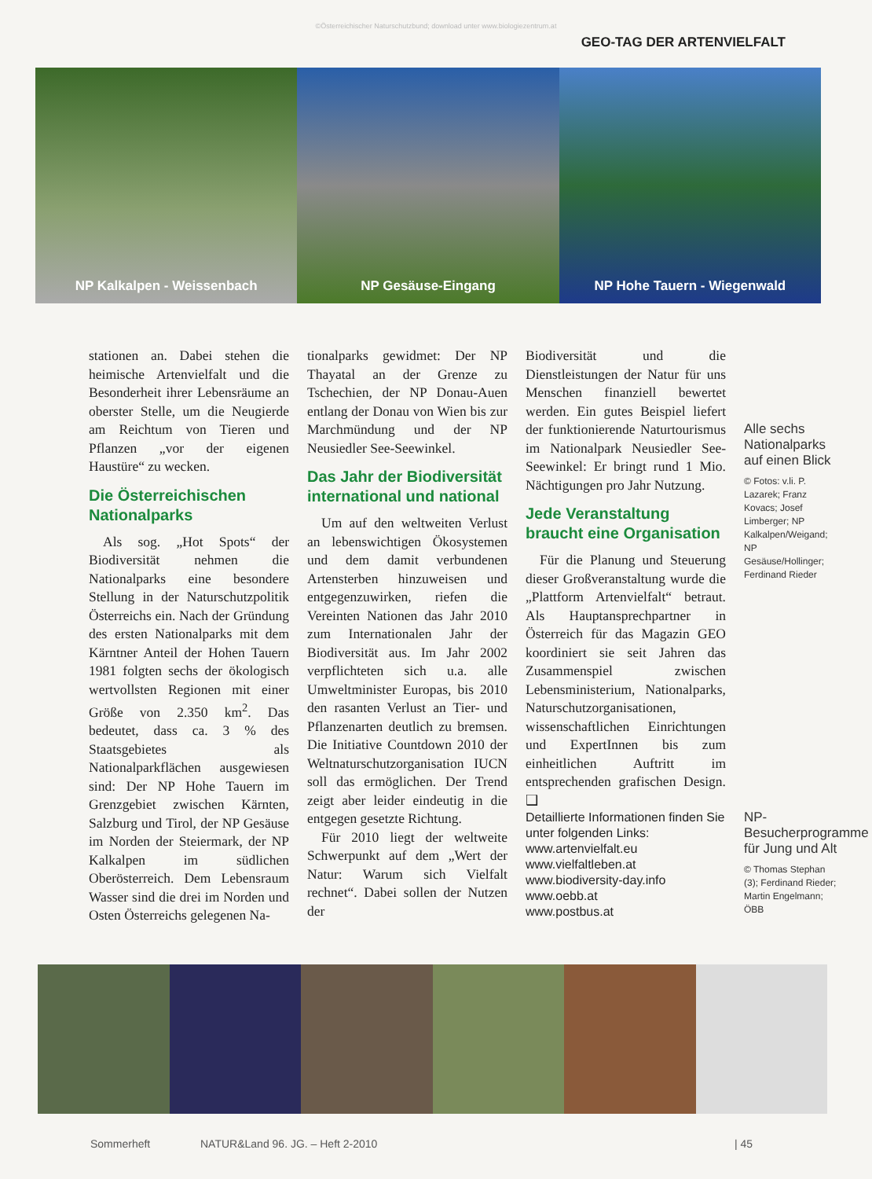©Österreichischer Naturschutzbund; download unter www.biologiezentrum.at
GEO-TAG DER ARTENVIELFALT
NP Kalkalpen - Weissenbach NP Gesäuse-Eingang NP Hohe Tauern - Wiegenwald
stationen an. Dabei stehen die heimische Artenvielfalt und die Besonderheit ihrer Lebensräume an oberster Stelle, um die Neugierde am Reichtum von Tieren und Pflanzen „vor der eigenen Haustüre“ zu wecken.
Die Österreichischen Nationalparks
Als sog. „Hot Spots“ der Biodiversität nehmen die Nationalparks eine besondere Stellung in der Naturschutzpolitik Österreichs ein. Nach der Gründung des ersten Nationalparks mit dem Kärntner Anteil der Hohen Tauern 1981 folgten sechs der ökologisch wertvollsten Regionen mit einer Größe von 2.350 km<sup>2</sup>. Das bedeutet, dass ca. 3 % des Staatsgebietes als Nationalparkflächen ausgewiesen sind: Der NP Hohe Tauern im Grenzgebiet zwischen Kärnten, Salzburg und Tirol, der NP Gesäuse im Norden der Steiermark, der NP Kalkalpen im südlichen Oberösterreich. Dem Lebensraum Wasser sind die drei im Norden und Osten Österreichs gelegenen Na-
tionalparks gewidmet: Der NP Thayatal an der Grenze zu Tschechien, der NP Donau-Auen entlang der Donau von Wien bis zur Marchmündung und der NP Neusiedler See-Seewinkel.
Das Jahr der Biodiversität international und national
Um auf den weltweiten Verlust an lebenswichtigen Ökosystemen und dem damit verbundenen Artensterben hinzuweisen und entgegenzuwirken, riefen die Vereinten Nationen das Jahr 2010 zum Internationalen Jahr der Biodiversität aus. Im Jahr 2002 verpflichteten sich u.a. alle Umweltminister Europas, bis 2010 den rasanten Verlust an Tier- und Pflanzenarten deutlich zu bremsen. Die Initiative Countdown 2010 der Weltnaturschutzorganisation IUCN soll das ermöglichen. Der Trend zeigt aber leider eindeutig in die entgegen gesetzte Richtung.
Für 2010 liegt der weltweite Schwerpunkt auf dem „Wert der Natur: Warum sich Vielfalt rechnet“. Dabei sollen der Nutzen der
Biodiversität und die Dienstleistungen der Natur für uns Menschen finanziell bewertet werden. Ein gutes Beispiel liefert der funktionierende Naturtourismus im Nationalpark Neusiedler See-Seewinkel: Er bringt rund 1 Mio. Nächtigungen pro Jahr Nutzung.
Jede Veranstaltung braucht eine Organisation
Für die Planung und Steuerung dieser Großveranstaltung wurde die „Plattform Artenvielfalt“ betraut. Als Hauptansprechpartner in Österreich für das Magazin GEO koordiniert sie seit Jahren das Zusammenspiel zwischen Lebensministerium, Nationalparks, Naturschutzorganisationen, wissenschaftlichen Einrichtungen und ExpertInnen bis zum einheitlichen Auftritt im entsprechenden grafischen Design. ❑
Detaillierte Informationen finden Sie unter folgenden Links:
www.artenvielfalt.eu
www.vielfaltleben.at
www.biodiversity-day.info
www.oebb.at
www.postbus.at
Alle sechs Nationalparks auf einen Blick
© Fotos: v.li. P. Lazarek; Franz Kovacs; Josef Limberger; NP Kalkalpen/Weigand; NP Gesäuse/Hollinger; Ferdinand Rieder
NP-Besucherprogramme für Jung und Alt
© Thomas Stephan (3); Ferdinand Rieder; Martin Engelmann; ÖBB
Sommerheft NATUR&Land 96. JG. – Heft 2-2010 | 45